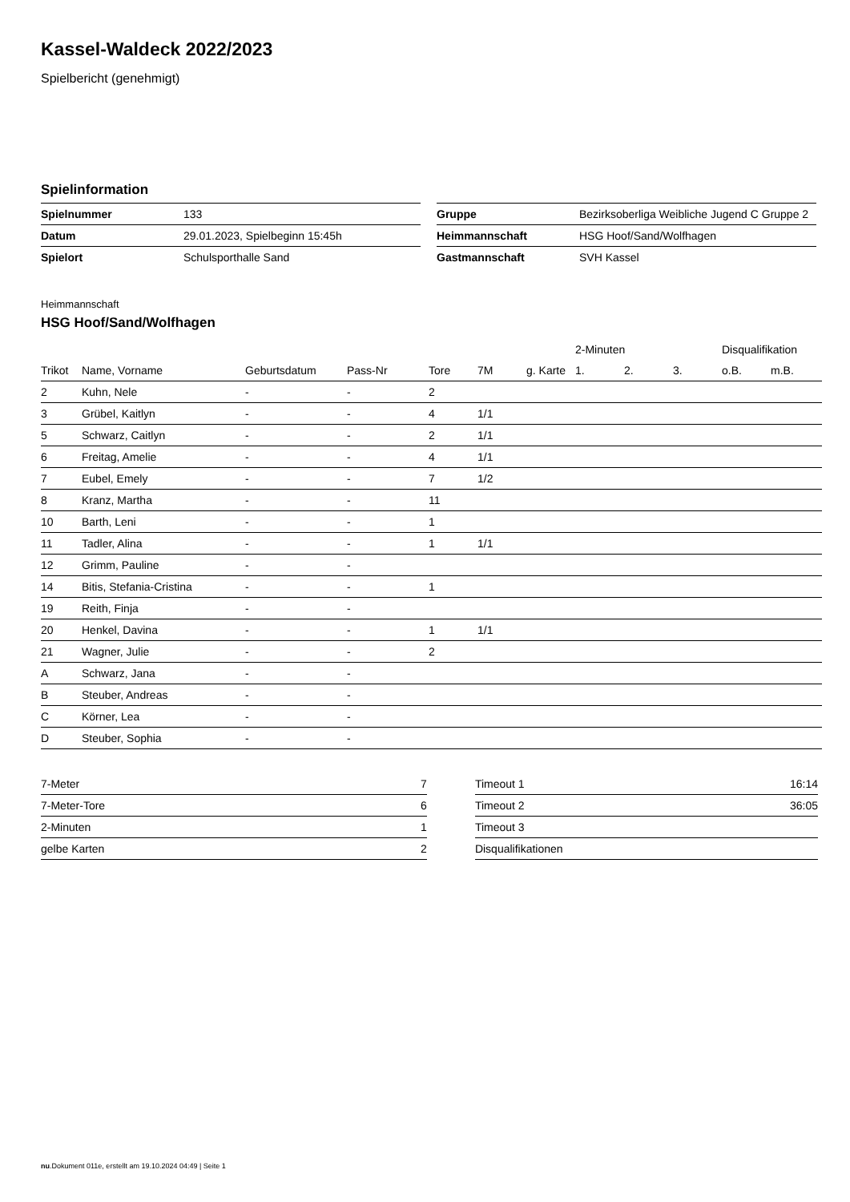Kassel-Waldeck 2022/2023
Spielbericht (genehmigt)
Spielinformation
| Spielnummer | 133 |
| Datum | 29.01.2023, Spielbeginn 15:45h |
| Spielort | Schulsporthalle Sand |
| Gruppe | Bezirksoberliga Weibliche Jugend C Gruppe 2 |
| Heimmannschaft | HSG Hoof/Sand/Wolfhagen |
| Gastmannschaft | SVH Kassel |
Heimmannschaft
HSG Hoof/Sand/Wolfhagen
| | | | | | | | 2-Minuten | | | Disqualifikation | |
| --- | --- | --- | --- | --- | --- | --- | --- | --- | --- | --- | --- |
| Trikot | Name, Vorname | Geburtsdatum | Pass-Nr | Tore | 7M | g. Karte | 1. | 2. | 3. | o.B. | m.B. |
| 2 | Kuhn, Nele | - | - | 2 | | | | | | | |
| 3 | Grübel, Kaitlyn | - | - | 4 | 1/1 | | | | | | |
| 5 | Schwarz, Caitlyn | - | - | 2 | 1/1 | | | | | | |
| 6 | Freitag, Amelie | - | - | 4 | 1/1 | | | | | | |
| 7 | Eubel, Emely | - | - | 7 | 1/2 | | | | | | |
| 8 | Kranz, Martha | - | - | 11 | | | | | | | |
| 10 | Barth, Leni | - | - | 1 | | | | | | | |
| 11 | Tadler, Alina | - | - | 1 | 1/1 | | | | | | |
| 12 | Grimm, Pauline | - | - | | | | | | | | |
| 14 | Bitis, Stefania-Cristina | - | - | 1 | | | | | | | |
| 19 | Reith, Finja | - | - | | | | | | | | |
| 20 | Henkel, Davina | - | - | 1 | 1/1 | | | | | | |
| 21 | Wagner, Julie | - | - | 2 | | | | | | | |
| A | Schwarz, Jana | - | - | | | | | | | | |
| B | Steuber, Andreas | - | - | | | | | | | | |
| C | Körner, Lea | - | - | | | | | | | | |
| D | Steuber, Sophia | - | - | | | | | | | | |
| 7-Meter | 7 |
| 7-Meter-Tore | 6 |
| 2-Minuten | 1 |
| gelbe Karten | 2 |
| Timeout 1 | 16:14 |
| Timeout 2 | 36:05 |
| Timeout 3 | |
| Disqualifikationen | |
nu.Dokument 011e, erstellt am 19.10.2024 04:49 | Seite 1